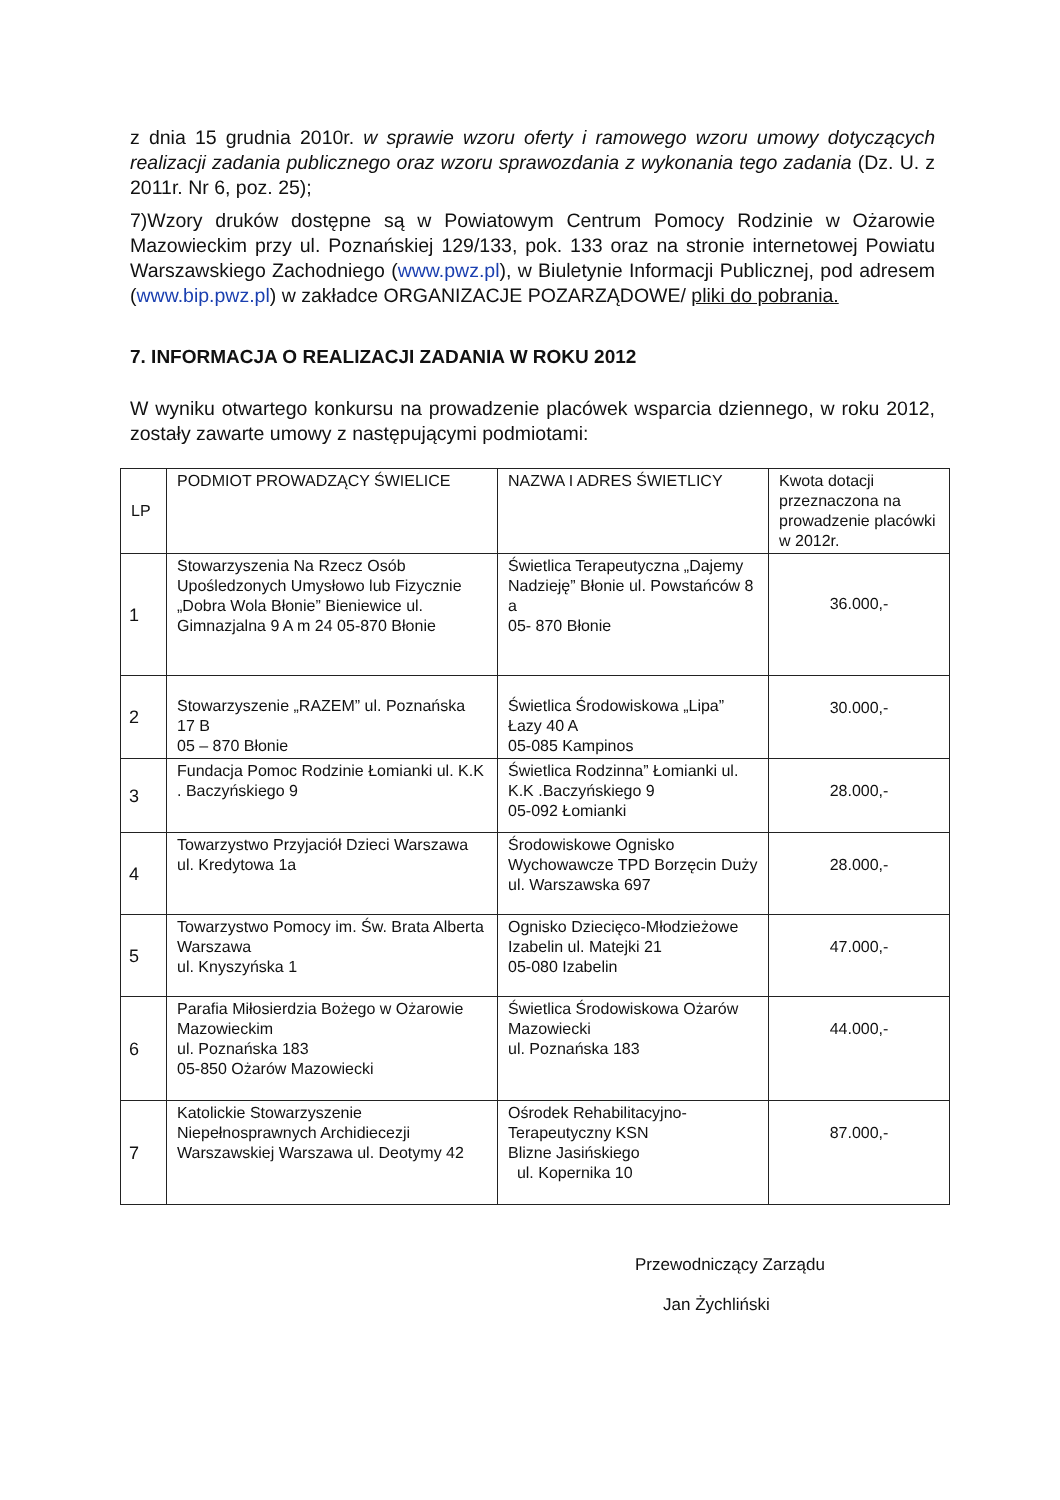z dnia 15 grudnia 2010r. w sprawie wzoru oferty i ramowego wzoru umowy dotyczących realizacji zadania publicznego oraz wzoru sprawozdania z wykonania tego zadania (Dz. U. z 2011r. Nr 6, poz. 25);
7)Wzory druków dostępne są w Powiatowym Centrum Pomocy Rodzinie w Ożarowie Mazowieckim przy ul. Poznańskiej 129/133, pok. 133 oraz na stronie internetowej Powiatu Warszawskiego Zachodniego (www.pwz.pl), w Biuletynie Informacji Publicznej, pod adresem (www.bip.pwz.pl) w zakładce ORGANIZACJE POZARZĄDOWE/ pliki do pobrania.
7. INFORMACJA O REALIZACJI ZADANIA W ROKU 2012
W wyniku otwartego konkursu na prowadzenie placówek wsparcia dziennego, w roku 2012, zostały zawarte umowy z następującymi podmiotami:
| LP | PODMIOT PROWADZĄCY ŚWIELICE | NAZWA I ADRES ŚWIETLICY | Kwota dotacji przeznaczona na prowadzenie placówki w 2012r. |
| --- | --- | --- | --- |
| 1 | Stowarzyszenia Na Rzecz Osób Upośledzonych Umysłowo lub Fizycznie „Dobra Wola Błonie” Bieniewice ul. Gimnazjalna 9 A m 24 05-870 Błonie | Świetlica Terapeutyczna „Dajemy Nadzieję” Błonie ul. Powstańców 8 a 05- 870 Błonie | 36.000,- |
| 2 | Stowarzyszenie „RAZEM” ul. Poznańska 17 B 05 – 870 Błonie | Świetlica Środowiskowa „Lipa” Łazy 40 A 05-085 Kampinos | 30.000,- |
| 3 | Fundacja Pomoc Rodzinie Łomianki ul. K.K . Baczyńskiego 9 | Świetlica Rodzinna” Łomianki ul. K.K .Baczyńskiego 9 05-092 Łomianki | 28.000,- |
| 4 | Towarzystwo Przyjaciół Dzieci Warszawa ul. Kredytowa 1a | Środowiskowe Ognisko Wychowawcze TPD Borzęcin Duży ul. Warszawska 697 | 28.000,- |
| 5 | Towarzystwo Pomocy im. Św. Brata Alberta Warszawa ul. Knyszyńska 1 | Ognisko Dziecięco-Młodzieżowe Izabelin ul. Matejki 21 05-080 Izabelin | 47.000,- |
| 6 | Parafia Miłosierdzia Bożego w Ożarowie Mazowieckim ul. Poznańska 183 05-850 Ożarów Mazowiecki | Świetlica Środowiskowa Ożarów Mazowiecki ul. Poznańska 183 | 44.000,- |
| 7 | Katolickie Stowarzyszenie Niepełnosprawnych Archidiecezji Warszawskiej Warszawa ul. Deotymy 42 | Ośrodek Rehabilitacyjno-Terapeutyczny KSN Blizne Jasińskiego ul. Kopernika 10 | 87.000,- |
Przewodniczący Zarządu
Jan Żychliński